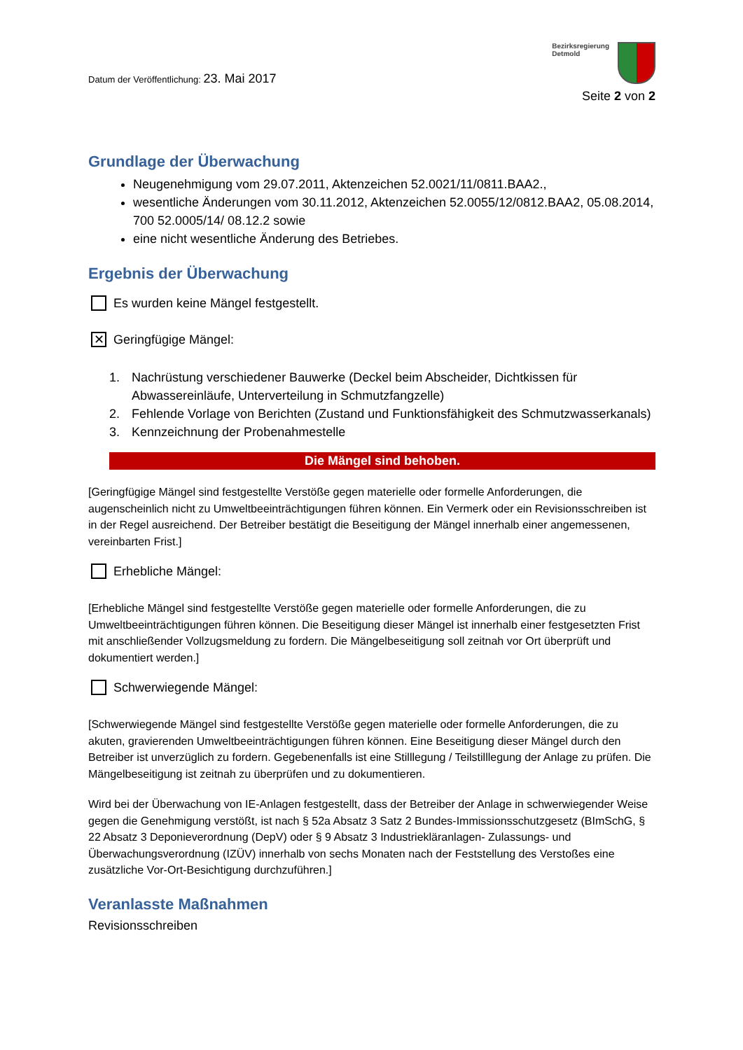Bezirksregierung
Detmold
Datum der Veröffentlichung: 23. Mai 2017
Seite 2 von 2
Grundlage der Überwachung
Neugenehmigung vom 29.07.2011, Aktenzeichen 52.0021/11/0811.BAA2.,
wesentliche Änderungen vom 30.11.2012, Aktenzeichen 52.0055/12/0812.BAA2, 05.08.2014, 700 52.0005/14/ 08.12.2 sowie
eine nicht wesentliche Änderung des Betriebes.
Ergebnis der Überwachung
Es wurden keine Mängel festgestellt.
✕ Geringfügige Mängel:
1. Nachrüstung verschiedener Bauwerke (Deckel beim Abscheider, Dichtkissen für Abwassereinläufe, Unterverteilung in Schmutzfangzelle)
2. Fehlende Vorlage von Berichten (Zustand und Funktionsfähigkeit des Schmutzwasserkanals)
3. Kennzeichnung der Probenahmestelle
Die Mängel sind behoben.
[Geringfügige Mängel sind festgestellte Verstöße gegen materielle oder formelle Anforderungen, die augenscheinlich nicht zu Umweltbeeinträchtigungen führen können. Ein Vermerk oder ein Revisionsschreiben ist in der Regel ausreichend. Der Betreiber bestätigt die Beseitigung der Mängel innerhalb einer angemessenen, vereinbarten Frist.]
Erhebliche Mängel:
[Erhebliche Mängel sind festgestellte Verstöße gegen materielle oder formelle Anforderungen, die zu Umweltbeeinträchtigungen führen können. Die Beseitigung dieser Mängel ist innerhalb einer festgesetzten Frist mit anschließender Vollzugsmeldung zu fordern. Die Mängelbeseitigung soll zeitnah vor Ort überprüft und dokumentiert werden.]
Schwerwiegende Mängel:
[Schwerwiegende Mängel sind festgestellte Verstöße gegen materielle oder formelle Anforderungen, die zu akuten, gravierenden Umweltbeeinträchtigungen führen können. Eine Beseitigung dieser Mängel durch den Betreiber ist unverzüglich zu fordern. Gegebenenfalls ist eine Stilllegung / Teilstilllegung der Anlage zu prüfen. Die Mängelbeseitigung ist zeitnah zu überprüfen und zu dokumentieren.
Wird bei der Überwachung von IE-Anlagen festgestellt, dass der Betreiber der Anlage in schwerwiegender Weise gegen die Genehmigung verstößt, ist nach § 52a Absatz 3 Satz 2 Bundes-Immissionsschutzgesetz (BImSchG, § 22 Absatz 3 Deponieverordnung (DepV) oder § 9 Absatz 3 Industriekläranlagen- Zulassungs- und Überwachungsverordnung (IZÜV) innerhalb von sechs Monaten nach der Feststellung des Verstoßes eine zusätzliche Vor-Ort-Besichtigung durchzuführen.]
Veranlasste Maßnahmen
Revisionsschreiben